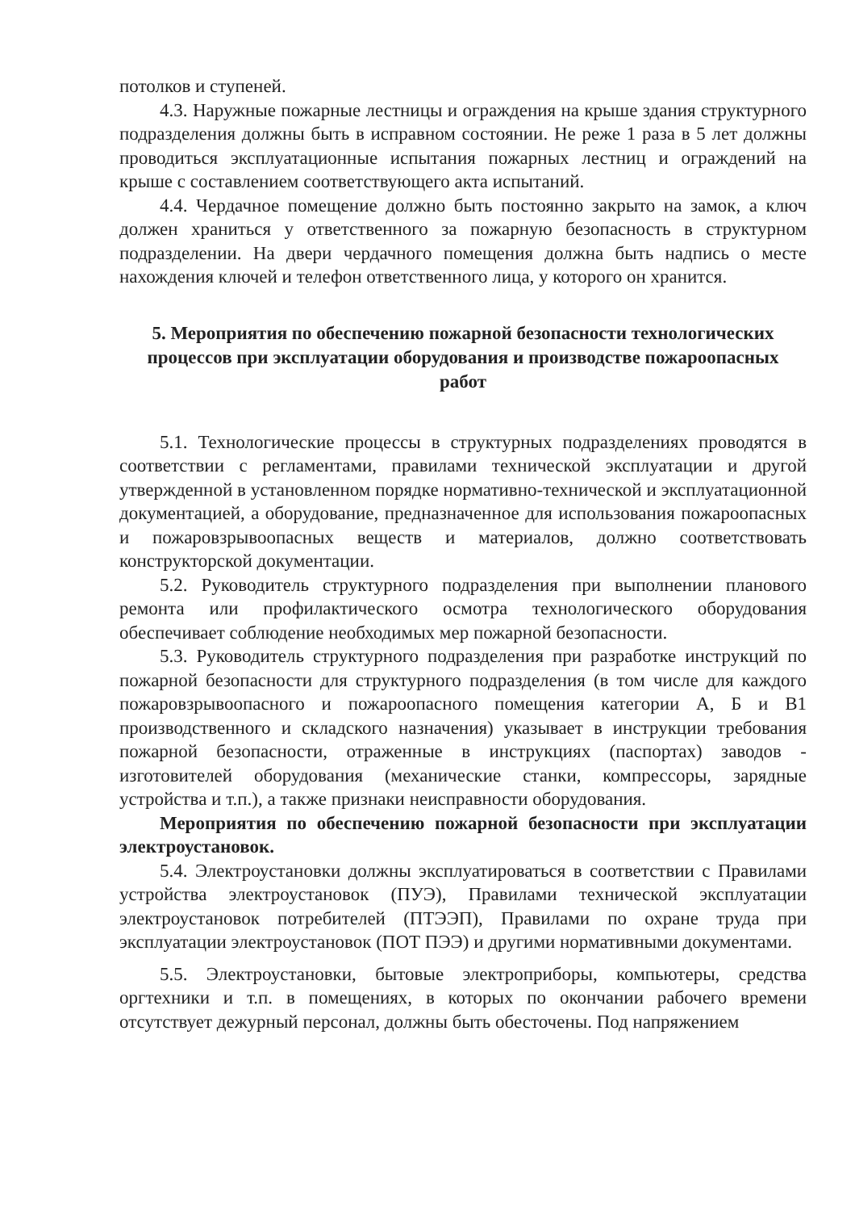потолков и ступеней.
4.3. Наружные пожарные лестницы и ограждения на крыше здания структурного подразделения должны быть в исправном состоянии. Не реже 1 раза в 5 лет должны проводиться эксплуатационные испытания пожарных лестниц и ограждений на крыше с составлением соответствующего акта испытаний.
4.4. Чердачное помещение должно быть постоянно закрыто на замок, а ключ должен храниться у ответственного за пожарную безопасность в структурном подразделении. На двери чердачного помещения должна быть надпись о месте нахождения ключей и телефон ответственного лица, у которого он хранится.
5. Мероприятия по обеспечению пожарной безопасности технологических процессов при эксплуатации оборудования и производстве пожароопасных работ
5.1. Технологические процессы в структурных подразделениях проводятся в соответствии с регламентами, правилами технической эксплуатации и другой утвержденной в установленном порядке нормативно-технической и эксплуатационной документацией, а оборудование, предназначенное для использования пожароопасных и пожаровзрывоопасных веществ и материалов, должно соответствовать конструкторской документации.
5.2. Руководитель структурного подразделения при выполнении планового ремонта или профилактического осмотра технологического оборудования обеспечивает соблюдение необходимых мер пожарной безопасности.
5.3. Руководитель структурного подразделения при разработке инструкций по пожарной безопасности для структурного подразделения (в том числе для каждого пожаровзрывоопасного и пожароопасного помещения категории А, Б и В1 производственного и складского назначения) указывает в инструкции требования пожарной безопасности, отраженные в инструкциях (паспортах) заводов - изготовителей оборудования (механические станки, компрессоры, зарядные устройства и т.п.), а также признаки неисправности оборудования.
Мероприятия по обеспечению пожарной безопасности при эксплуатации электроустановок.
5.4. Электроустановки должны эксплуатироваться в соответствии с Правилами устройства электроустановок (ПУЭ), Правилами технической эксплуатации электроустановок потребителей (ПТЭЭП), Правилами по охране труда при эксплуатации электроустановок (ПОТ ПЭЭ) и другими нормативными документами.
5.5. Электроустановки, бытовые электроприборы, компьютеры, средства оргтехники и т.п. в помещениях, в которых по окончании рабочего времени отсутствует дежурный персонал, должны быть обесточены. Под напряжением